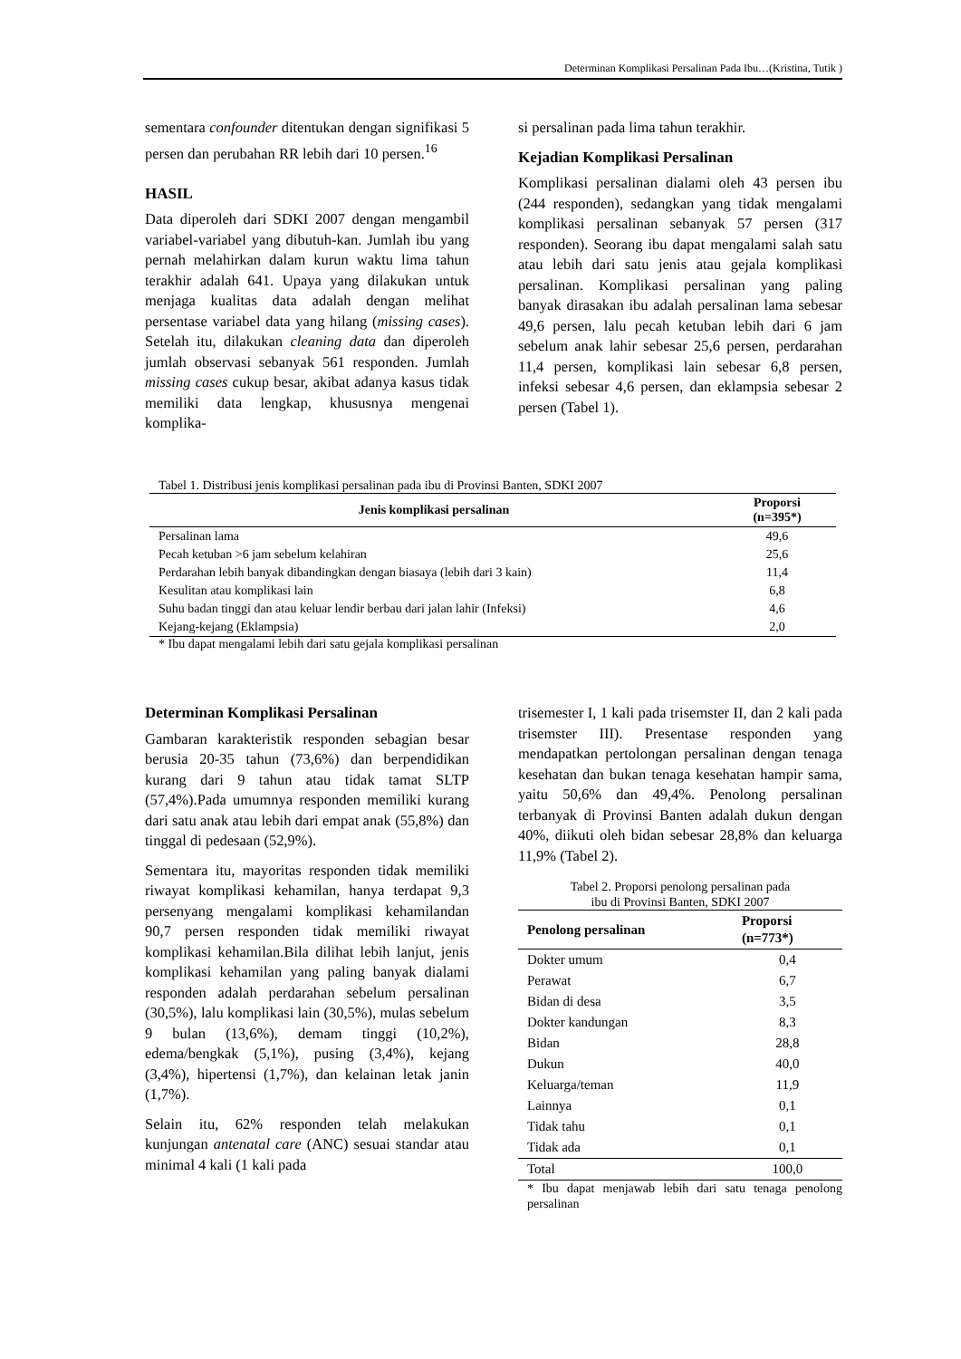Determinan Komplikasi Persalinan Pada Ibu…(Kristina, Tutik )
sementara confounder ditentukan dengan signifikasi 5 persen dan perubahan RR lebih dari 10 persen.<sup>16</sup>
HASIL
Data diperoleh dari SDKI 2007 dengan mengambil variabel-variabel yang dibutuh-kan. Jumlah ibu yang pernah melahirkan dalam kurun waktu lima tahun terakhir adalah 641. Upaya yang dilakukan untuk menjaga kualitas data adalah dengan melihat persentase variabel data yang hilang (missing cases). Setelah itu, dilakukan cleaning data dan diperoleh jumlah observasi sebanyak 561 responden. Jumlah missing cases cukup besar, akibat adanya kasus tidak memiliki data lengkap, khususnya mengenai komplika-
si persalinan pada lima tahun terakhir.
Kejadian Komplikasi Persalinan
Komplikasi persalinan dialami oleh 43 persen ibu (244 responden), sedangkan yang tidak mengalami komplikasi persalinan sebanyak 57 persen (317 responden). Seorang ibu dapat mengalami salah satu atau lebih dari satu jenis atau gejala komplikasi persalinan. Komplikasi persalinan yang paling banyak dirasakan ibu adalah persalinan lama sebesar 49,6 persen, lalu pecah ketuban lebih dari 6 jam sebelum anak lahir sebesar 25,6 persen, perdarahan 11,4 persen, komplikasi lain sebesar 6,8 persen, infeksi sebesar 4,6 persen, dan eklampsia sebesar 2 persen (Tabel 1).
Tabel 1. Distribusi jenis komplikasi persalinan pada ibu di Provinsi Banten, SDKI 2007
| Jenis komplikasi persalinan | Proporsi (n=395*) |
| --- | --- |
| Persalinan lama | 49,6 |
| Pecah ketuban >6 jam sebelum kelahiran | 25,6 |
| Perdarahan lebih banyak dibandingkan dengan biasaya (lebih dari 3 kain) | 11,4 |
| Kesulitan atau komplikasi lain | 6,8 |
| Suhu badan tinggi dan atau keluar lendir berbau dari jalan lahir (Infeksi) | 4,6 |
| Kejang-kejang (Eklampsia) | 2,0 |
* Ibu dapat mengalami lebih dari satu gejala komplikasi persalinan
Determinan Komplikasi Persalinan
Gambaran karakteristik responden sebagian besar berusia 20-35 tahun (73,6%) dan berpendidikan kurang dari 9 tahun atau tidak tamat SLTP (57,4%).Pada umumnya responden memiliki kurang dari satu anak atau lebih dari empat anak (55,8%) dan tinggal di pedesaan (52,9%).
Sementara itu, mayoritas responden tidak memiliki riwayat komplikasi kehamilan, hanya terdapat 9,3 persenyang mengalami komplikasi kehamilandan 90,7 persen responden tidak memiliki riwayat komplikasi kehamilan.Bila dilihat lebih lanjut, jenis komplikasi kehamilan yang paling banyak dialami responden adalah perdarahan sebelum persalinan (30,5%), lalu komplikasi lain (30,5%), mulas sebelum 9 bulan (13,6%), demam tinggi (10,2%), edema/bengkak (5,1%), pusing (3,4%), kejang (3,4%), hipertensi (1,7%), dan kelainan letak janin (1,7%).
Selain itu, 62% responden telah melakukan kunjungan antenatal care (ANC) sesuai standar atau minimal 4 kali (1 kali pada
trisemester I, 1 kali pada trisemster II, dan 2 kali pada trisemster III). Presentase responden yang mendapatkan pertolongan persalinan dengan tenaga kesehatan dan bukan tenaga kesehatan hampir sama, yaitu 50,6% dan 49,4%. Penolong persalinan terbanyak di Provinsi Banten adalah dukun dengan 40%, diikuti oleh bidan sebesar 28,8% dan keluarga 11,9% (Tabel 2).
Tabel 2. Proporsi penolong persalinan pada
ibu di Provinsi Banten, SDKI 2007
| Penolong persalinan | Proporsi (n=773*) |
| --- | --- |
| Dokter umum | 0,4 |
| Perawat | 6,7 |
| Bidan di desa | 3,5 |
| Dokter kandungan | 8,3 |
| Bidan | 28,8 |
| Dukun | 40,0 |
| Keluarga/teman | 11,9 |
| Lainnya | 0,1 |
| Tidak tahu | 0,1 |
| Tidak ada | 0,1 |
| Total | 100,0 |
* Ibu dapat menjawab lebih dari satu tenaga penolong persalinan